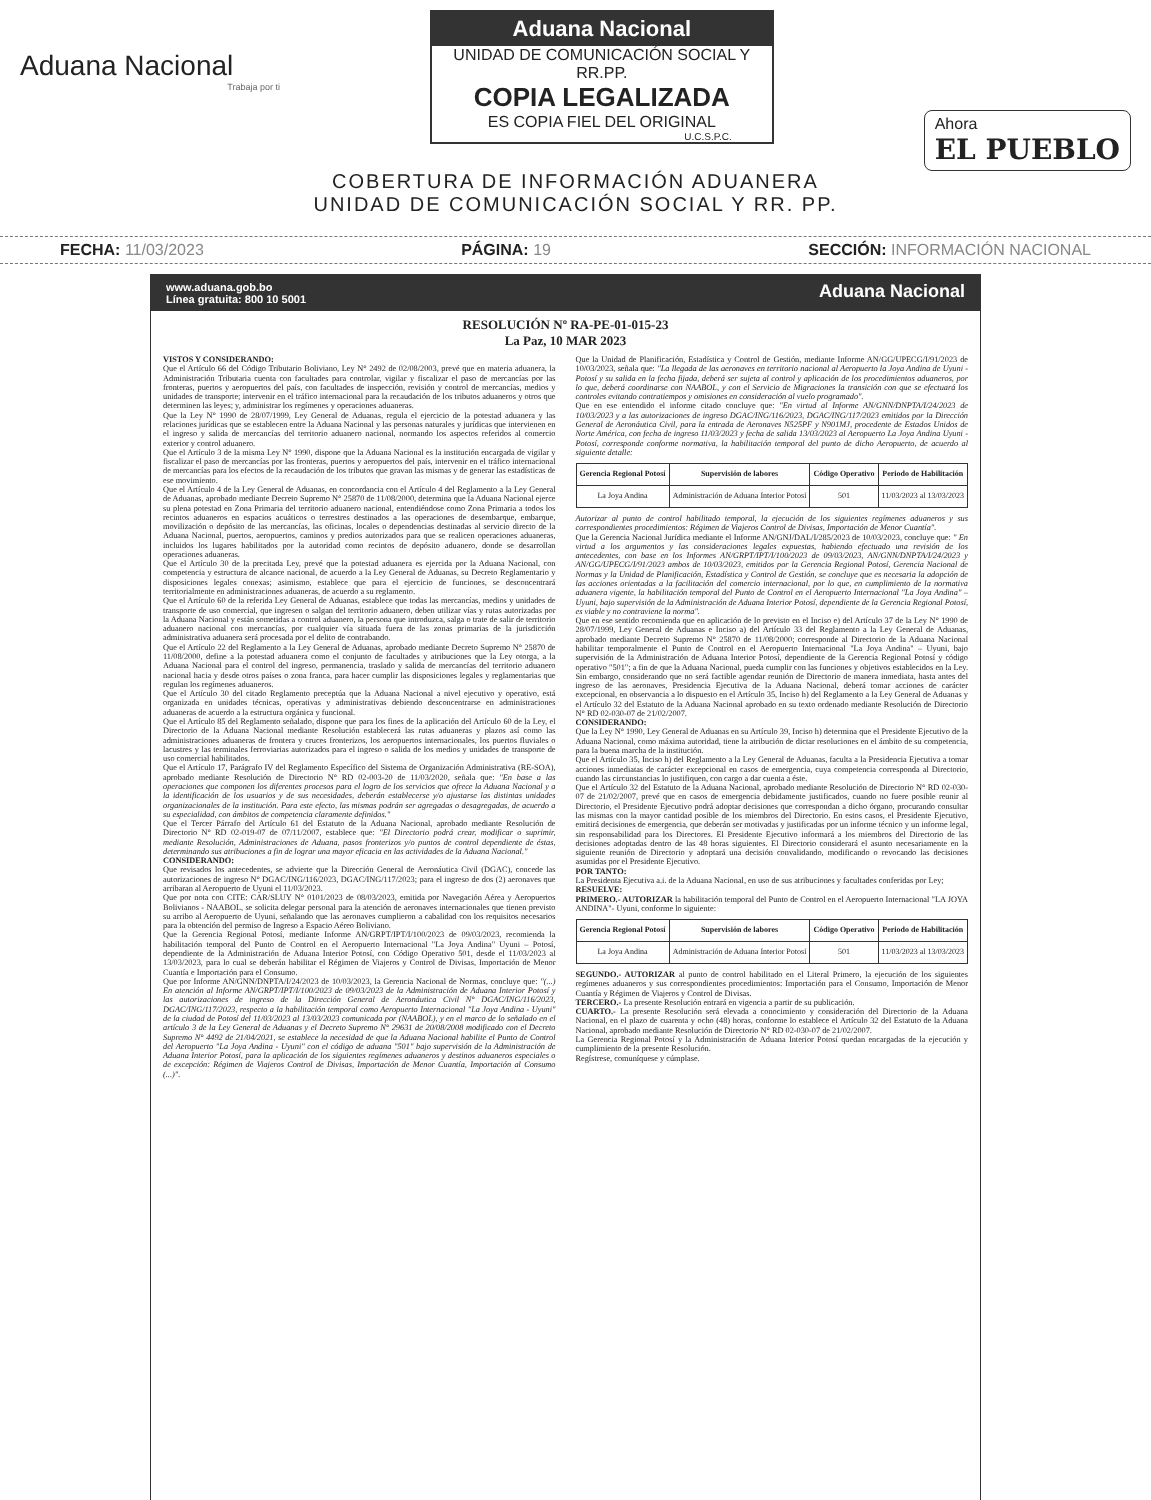Aduana Nacional
Trabaja por ti
Aduana Nacional
UNIDAD DE COMUNICACIÓN SOCIAL Y RR.PP.
COPIA LEGALIZADA
ES COPIA FIEL DEL ORIGINAL
U.C.S.P.C.
Ahora
EL PUEBLO
COBERTURA DE INFORMACIÓN ADUANERA
UNIDAD DE COMUNICACIÓN SOCIAL Y RR. PP.
FECHA: 11/03/2023 PÁGINA: 19 SECCIÓN: INFORMACIÓN NACIONAL
www.aduana.gob.bo
Línea gratuita: 800 10 5001 Aduana Nacional
RESOLUCIÓN Nº RA-PE-01-015-23
La Paz, 10 MAR 2023
VISTOS Y CONSIDERANDO:
Que el Artículo 66 del Código Tributario Boliviano, Ley N° 2492 de 02/08/2003, prevé que en materia aduanera, la Administración Tributaria cuenta con facultades para controlar, vigilar y fiscalizar el paso de mercancías por las fronteras, puertos y aeropuertos del país, con facultades de inspección, revisión y control de mercancías, medios y unidades de transporte; intervenir en el tráfico internacional para la recaudación de los tributos aduaneros y otros que determinen las leyes; y, administrar los regímenes y operaciones aduaneras.
Que la Ley N° 1990 de 28/07/1999, Ley General de Aduanas, regula el ejercicio de la potestad aduanera y las relaciones jurídicas que se establecen entre la Aduana Nacional y las personas naturales y jurídicas que intervienen en el ingreso y salida de mercancías del territorio aduanero nacional, normando los aspectos referidos al comercio exterior y control aduanero.
Que el Artículo 3 de la misma Ley N° 1990, dispone que la Aduana Nacional es la institución encargada de vigilar y fiscalizar el paso de mercancías por las fronteras, puertos y aeropuertos del país, intervenir en el tráfico internacional de mercancías para los efectos de la recaudación de los tributos que gravan las mismas y de generar las estadísticas de ese movimiento.
Que el Artículo 4 de la Ley General de Aduanas, en concordancia con el Artículo 4 del Reglamento a la Ley General de Aduanas, aprobado mediante Decreto Supremo N° 25870 de 11/08/2000, determina que la Aduana Nacional ejerce su plena potestad en Zona Primaria del territorio aduanero nacional, entendiéndose como Zona Primaria a todos los recintos aduaneros en espacios acuáticos o terrestres destinados a las operaciones de desembarque, embarque, movilización o depósito de las mercancías, las oficinas, locales o dependencias destinadas al servicio directo de la Aduana Nacional, puertos, aeropuertos, caminos y predios autorizados para que se realicen operaciones aduaneras, incluidos los lugares habilitados por la autoridad como recintos de depósito aduanero, donde se desarrollan operaciones aduaneras.
Que el Artículo 30 de la precitada Ley, prevé que la potestad aduanera es ejercida por la Aduana Nacional, con competencia y estructura de alcance nacional, de acuerdo a la Ley General de Aduanas, su Decreto Reglamentario y disposiciones legales conexas; asimismo, establece que para el ejercicio de funciones, se desconcentrará territorialmente en administraciones aduaneras, de acuerdo a su reglamento.
Que el Artículo 60 de la referida Ley General de Aduanas, establece que todas las mercancías, medios y unidades de transporte de uso comercial, que ingresen o salgan del territorio aduanero, deben utilizar vías y rutas autorizadas por la Aduana Nacional y están sometidas a control aduanero, la persona que introduzca, salga o trate de salir de territorio aduanero nacional con mercancías, por cualquier vía situada fuera de las zonas primarias de la jurisdicción administrativa aduanera será procesada por el delito de contrabando.
Que el Artículo 22 del Reglamento a la Ley General de Aduanas, aprobado mediante Decreto Supremo N° 25870 de 11/08/2000, define a la potestad aduanera como el conjunto de facultades y atribuciones que la Ley otorga, a la Aduana Nacional para el control del ingreso, permanencia, traslado y salida de mercancías del territorio aduanero nacional hacia y desde otros países o zona franca, para hacer cumplir las disposiciones legales y reglamentarias que regulan los regímenes aduaneros.
Que el Artículo 30 del citado Reglamento preceptúa que la Aduana Nacional a nivel ejecutivo y operativo, está organizada en unidades técnicas, operativas y administrativas debiendo desconcentrarse en administraciones aduaneras de acuerdo a la estructura orgánica y funcional.
Que el Artículo 85 del Reglamento señalado, dispone que para los fines de la aplicación del Artículo 60 de la Ley, el Directorio de la Aduana Nacional mediante Resolución establecerá las rutas aduaneras y plazos así como las administraciones aduaneras de frontera y cruces fronterizos, los aeropuertos internacionales, los puertos fluviales o lacustres y las terminales ferroviarias autorizados para el ingreso o salida de los medios y unidades de transporte de uso comercial habilitados.
Que el Artículo 17, Parágrafo IV del Reglamento Específico del Sistema de Organización Administrativa (RE-SOA), aprobado mediante Resolución de Directorio N° RD 02-003-20 de 11/03/2020, señala que: "En base a las operaciones que componen los diferentes procesos para el logro de los servicios que ofrece la Aduana Nacional y a la identificación de los usuarios y de sus necesidades, deberán establecerse y/o ajustarse las distintas unidades organizacionales de la institución. Para este efecto, las mismas podrán ser agregadas o desagregadas, de acuerdo a su especialidad, con ámbitos de competencia claramente definidos."
Que el Tercer Párrafo del Artículo 61 del Estatuto de la Aduana Nacional, aprobado mediante Resolución de Directorio N° RD 02-019-07 de 07/11/2007, establece que: "El Directorio podrá crear, modificar o suprimir, mediante Resolución, Administraciones de Aduana, pasos fronterizos y/o puntos de control dependiente de éstas, determinando sus atribuciones a fin de lograr una mayor eficacia en las actividades de la Aduana Nacional."
CONSIDERANDO:
Que revisados los antecedentes, se advierte que la Dirección General de Aeronáutica Civil (DGAC), concede las autorizaciones de ingreso N° DGAC/ING/116/2023, DGAC/ING/117/2023; para el ingreso de dos (2) aeronaves que arribaran al Aeropuerto de Uyuni el 11/03/2023.
Que por nota con CITE: CAR/SLUY N° 0101/2023 de 08/03/2023, emitida por Navegación Aérea y Aeropuertos Bolivianos - NAABOL, se solicita delegar personal para la atención de aeronaves internacionales que tienen previsto su arribo al Aeropuerto de Uyuni, señalando que las aeronaves cumplieron a cabalidad con los requisitos necesarios para la obtención del permiso de Ingreso a Espacio Aéreo Boliviano.
Que la Gerencia Regional Potosí, mediante Informe AN/GRPT/IPT/I/100/2023 de 09/03/2023, recomienda la habilitación temporal del Punto de Control en el Aeropuerto Internacional "La Joya Andina" Uyuni – Potosí, dependiente de la Administración de Aduana Interior Potosí, con Código Operativo 501, desde el 11/03/2023 al 13/03/2023, para lo cual se deberán habilitar el Régimen de Viajeros y Control de Divisas, Importación de Menor Cuantía e Importación para el Consumo.
Que por Informe AN/GNN/DNPTA/I/24/2023 de 10/03/2023, la Gerencia Nacional de Normas, concluye que: "(...) En atención al Informe AN/GRPT/IPT/I/100/2023 de 09/03/2023 de la Administración de Aduana Interior Potosí y las autorizaciones de ingreso de la Dirección General de Aeronáutica Civil N° DGAC/ING/116/2023, DGAC/ING/117/2023, respecto a la habilitación temporal como Aeropuerto Internacional "La Joya Andina - Uyuni" de la ciudad de Potosí del 11/03/2023 al 13/03/2023 comunicada por (NAABOL), y en el marco de lo señalado en el artículo 3 de la Ley General de Aduanas y el Decreto Supremo N° 29631 de 20/08/2008 modificado con el Decreto Supremo N° 4492 de 21/04/2021, se establece la necesidad de que la Aduana Nacional habilite el Punto de Control del Aeropuerto "La Joya Andina - Uyuni" con el código de aduana "501" bajo supervisión de la Administración de Aduana Interior Potosí, para la aplicación de los siguientes regímenes aduaneros y destinos aduaneros especiales o de excepción: Régimen de Viajeros Control de Divisas, Importación de Menor Cuantía, Importación al Consumo (...)".
Que la Unidad de Planificación, Estadística y Control de Gestión, mediante Informe AN/GG/UPECG/I/91/2023 de 10/03/2023, señala que: "La llegada de las aeronaves en territorio nacional al Aeropuerto la Joya Andina de Uyuni - Potosí y su salida en la fecha fijada, deberá ser sujeta al control y aplicación de los procedimientos aduaneros, por lo que, deberá coordinarse con NAABOL, y con el Servicio de Migraciones la transición con que se efectuará los controles evitando contratiempos y omisiones en consideración al vuelo programado".
Que en ese entendido el informe citado concluye que: "En virtud al Informe AN/GNN/DNPTA/I/24/2023 de 10/03/2023 y a las autorizaciones de ingreso DGAC/ING/116/2023, DGAC/ING/117/2023 emitidos por la Dirección General de Aeronáutica Civil, para la entrada de Aeronaves N525PF y N901MJ, procedente de Estados Unidos de Norte América, con fecha de ingreso 11/03/2023 y fecha de salida 13/03/2023 al Aeropuerto La Joya Andina Uyuni - Potosí, corresponde conforme normativa, la habilitación temporal del punto de dicho Aeropuerto, de acuerdo al siguiente detalle:
| Gerencia Regional Potosí | Supervisión de labores | Código Operativo | Periodo de Habilitación |
| --- | --- | --- | --- |
| La Joya Andina | Administración de Aduana Interior Potosí | 501 | 11/03/2023 al 13/03/2023 |
Autorizar al punto de control habilitado temporal, la ejecución de los siguientes regímenes aduaneros y sus correspondientes procedimientos: Régimen de Viajeros Control de Divisas, Importación de Menor Cuantía".
Que la Gerencia Nacional Jurídica mediante el Informe AN/GNJ/DAL/I/285/2023 de 10/03/2023, concluye que: " En virtud a los argumentos y las consideraciones legales expuestas, habiendo efectuado una revisión de los antecedentes, con base en los Informes AN/GRPT/IPT/I/100/2023 de 09/03/2023, AN/GNN/DNPTA/I/24/2023 y AN/GG/UPECG/I/91/2023 ambos de 10/03/2023, emitidos por la Gerencia Regional Potosí, Gerencia Nacional de Normas y la Unidad de Planificación, Estadística y Control de Gestión, se concluye que es necesaria la adopción de las acciones orientadas a la facilitación del comercio internacional, por lo que, en cumplimiento de la normativa aduanera vigente, la habilitación temporal del Punto de Control en el Aeropuerto Internacional "La Joya Andina" – Uyuni, bajo supervisión de la Administración de Aduana Interior Potosí, dependiente de la Gerencia Regional Potosí, es viable y no contraviene la norma".
Que en ese sentido recomienda que en aplicación de lo previsto en el Inciso e) del Artículo 37 de la Ley N° 1990 de 28/07/1999, Ley General de Aduanas e Inciso a) del Artículo 33 del Reglamento a la Ley General de Aduanas, aprobado mediante Decreto Supremo N° 25870 de 11/08/2000; corresponde al Directorio de la Aduana Nacional habilitar temporalmente el Punto de Control en el Aeropuerto Internacional "La Joya Andina" – Uyuni, bajo supervisión de la Administración de Aduana Interior Potosí, dependiente de la Gerencia Regional Potosí y código operativo "501"; a fin de que la Aduana Nacional, pueda cumplir con las funciones y objetivos establecidos en la Ley. Sin embargo, considerando que no será factible agendar reunión de Directorio de manera inmediata, hasta antes del ingreso de las aeronaves, Presidencia Ejecutiva de la Aduana Nacional, deberá tomar acciones de carácter excepcional, en observancia a lo dispuesto en el Artículo 35, Inciso h) del Reglamento a la Ley General de Aduanas y el Artículo 32 del Estatuto de la Aduana Nacional aprobado en su texto ordenado mediante Resolución de Directorio N° RD 02-030-07 de 21/02/2007.
CONSIDERANDO:
Que la Ley N° 1990, Ley General de Aduanas en su Artículo 39, Inciso h) determina que el Presidente Ejecutivo de la Aduana Nacional, como máxima autoridad, tiene la atribución de dictar resoluciones en el ámbito de su competencia, para la buena marcha de la institución.
Que el Artículo 35, Inciso h) del Reglamento a la Ley General de Aduanas, faculta a la Presidencia Ejecutiva a tomar acciones inmediatas de carácter excepcional en casos de emergencia, cuya competencia corresponda al Directorio, cuando las circunstancias lo justifiquen, con cargo a dar cuenta a éste.
Que el Artículo 32 del Estatuto de la Aduana Nacional, aprobado mediante Resolución de Directorio N° RD 02-030-07 de 21/02/2007, prevé que en casos de emergencia debidamente justificados, cuando no fuere posible reunir al Directorio, el Presidente Ejecutivo podrá adoptar decisiones que correspondan a dicho órgano, procurando consultar las mismas con la mayor cantidad posible de los miembros del Directorio. En estos casos, el Presidente Ejecutivo, emitirá decisiones de emergencia, que deberán ser motivadas y justificadas por un informe técnico y un informe legal, sin responsabilidad para los Directores. El Presidente Ejecutivo informará a los miembros del Directorio de las decisiones adoptadas dentro de las 48 horas siguientes. El Directorio considerará el asunto necesariamente en la siguiente reunión de Directorio y adoptará una decisión convalidando, modificando o revocando las decisiones asumidas por el Presidente Ejecutivo.
POR TANTO:
La Presidenta Ejecutiva a.i. de la Aduana Nacional, en uso de sus atribuciones y facultades conferidas por Ley;
RESUELVE:
PRIMERO.- AUTORIZAR la habilitación temporal del Punto de Control en el Aeropuerto Internacional "LA JOYA ANDINA"- Uyuni, conforme lo siguiente:
| Gerencia Regional Potosí | Supervisión de labores | Código Operativo | Periodo de Habilitación |
| --- | --- | --- | --- |
| La Joya Andina | Administración de Aduana Interior Potosí | 501 | 11/03/2023 al 13/03/2023 |
SEGUNDO.- AUTORIZAR al punto de control habilitado en el Literal Primero, la ejecución de los siguientes regímenes aduaneros y sus correspondientes procedimientos: Importación para el Consumo, Importación de Menor Cuantía y Régimen de Viajeros y Control de Divisas.
TERCERO.- La presente Resolución entrará en vigencia a partir de su publicación.
CUARTO.- La presente Resolución será elevada a conocimiento y consideración del Directorio de la Aduana Nacional, en el plazo de cuarenta y ocho (48) horas, conforme lo establece el Artículo 32 del Estatuto de la Aduana Nacional, aprobado mediante Resolución de Directorio N° RD 02-030-07 de 21/02/2007.
La Gerencia Regional Potosí y la Administración de Aduana Interior Potosí quedan encargadas de la ejecución y cumplimiento de la presente Resolución.
Regístrese, comuníquese y cúmplase.